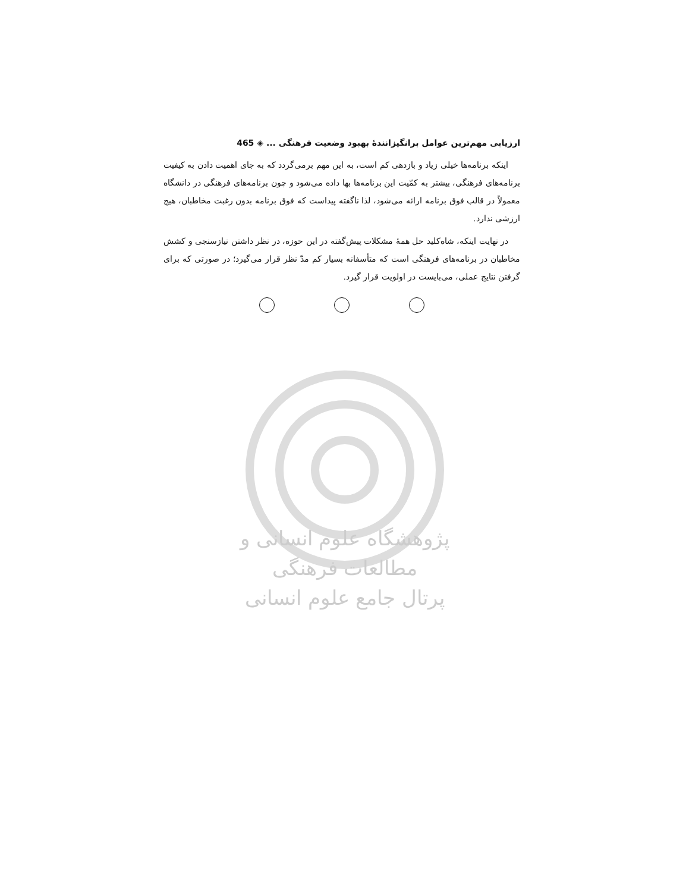پژوهشگاه علوم انسانی و مطالعات فرهنگی
پرتال جامع علوم انسانی
ارزیابی مهم‌ترین عوامل برانگیزانندهٔ بهبود وضعیت فرهنگی ... ◈ 465
اینکه برنامه‌ها خیلی زیاد و بازدهی کم است، به این مهم برمی‌گردد که به جای اهمیت دادن به کیفیت برنامه‌های فرهنگی، بیشتر به کمّیت این برنامه‌ها بها داده می‌شود و چون برنامه‌های فرهنگی در دانشگاه معمولاً در قالب فوق برنامه ارائه می‌شود، لذا ناگفته پیداست که فوق برنامه بدون رغبت مخاطبان، هیچ ارزشی ندارد.
در نهایت اینکه، شاه‌کلید حل همهٔ مشکلات پیش‌گفته در این حوزه، در نظر داشتن نیازسنجی و کشش مخاطبان در برنامه‌های فرهنگی است که متأسفانه بسیار کم مدّ نظر قرار می‌گیرد؛ در صورتی که برای گرفتن نتایج عملی، می‌بایست در اولویت قرار گیرد.